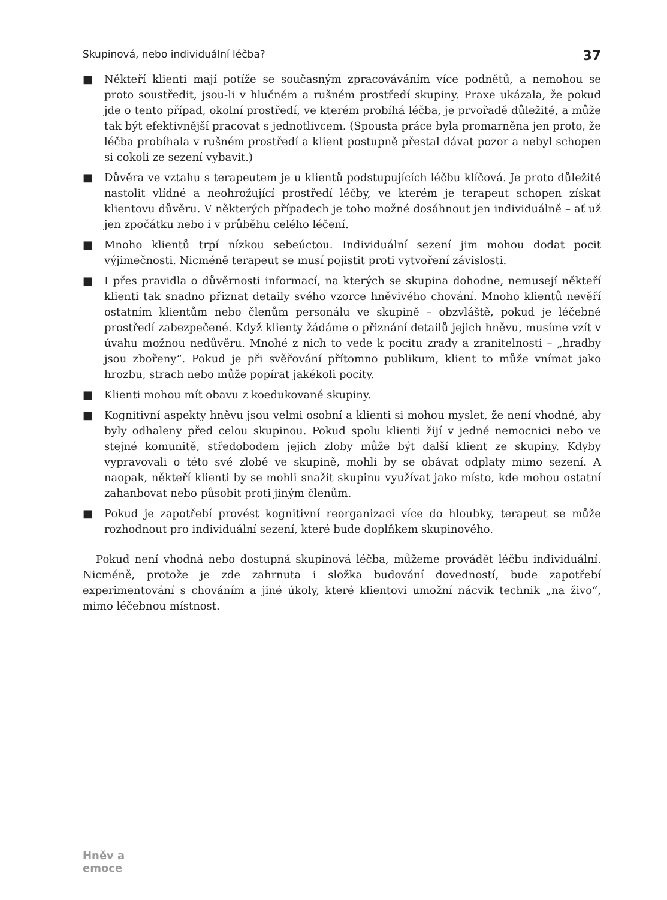Skupinová, nebo individuální léčba? 37
■ Někteří klienti mají potíže se současným zpracováváním více podnětů, a nemohou se proto soustředit, jsou-li v hlučném a rušném prostředí skupiny. Praxe ukázala, že pokud jde o tento případ, okolní prostředí, ve kterém probíhá léčba, je prvořadě důležité, a může tak být efektivnější pracovat s jednotlivcem. (Spousta práce byla promarněna jen proto, že léčba probíhala v rušném prostředí a klient postupně přestal dávat pozor a nebyl schopen si cokoli ze sezení vybavit.)
■ Důvěra ve vztahu s terapeutem je u klientů podstupujících léčbu klíčová. Je proto důležité nastolit vlídné a neohrožující prostředí léčby, ve kterém je terapeut schopen získat klientovu důvěru. V některých případech je toho možné dosáhnout jen individuálně – ať už jen zpočátku nebo i v průběhu celého léčení.
■ Mnoho klientů trpí nízkou sebeúctou. Individuální sezení jim mohou dodat pocit výjimečnosti. Nicméně terapeut se musí pojistit proti vytvoření závislosti.
■ I přes pravidla o důvěrnosti informací, na kterých se skupina dohodne, nemusejí někteří klienti tak snadno přiznat detaily svého vzorce hněvivého chování. Mnoho klientů nevěří ostatním klientům nebo členům personálu ve skupině – obzvláště, pokud je léčebné prostředí zabezpečené. Když klienty žádáme o přiznání detailů jejich hněvu, musíme vzít v úvahu možnou nedůvěru. Mnohé z nich to vede k pocitu zrady a zranitelnosti – „hradby jsou zbořeny“. Pokud je při svěřování přítomno publikum, klient to může vnímat jako hrozbu, strach nebo může popírat jakékoli pocity.
■ Klienti mohou mít obavu z koedukované skupiny.
■ Kognitivní aspekty hněvu jsou velmi osobní a klienti si mohou myslet, že není vhodné, aby byly odhaleny před celou skupinou. Pokud spolu klienti žijí v jedné nemocnici nebo ve stejné komunitě, středobodem jejich zloby může být další klient ze skupiny. Kdyby vypravovali o této své zlobě ve skupině, mohli by se obávat odplaty mimo sezení. A naopak, někteří klienti by se mohli snažit skupinu využívat jako místo, kde mohou ostatní zahanbovat nebo působit proti jiným členům.
■ Pokud je zapotřebí provést kognitivní reorganizaci více do hloubky, terapeut se může rozhodnout pro individuální sezení, které bude doplňkem skupinového.
Pokud není vhodná nebo dostupná skupinová léčba, můžeme provádět léčbu individuální. Nicméně, protože je zde zahrnuta i složka budování dovedností, bude zapotřebí experimentování s chováním a jiné úkoly, které klientovi umožní nácvik technik „na živo“, mimo léčebnou místnost.
Hněv a emoce